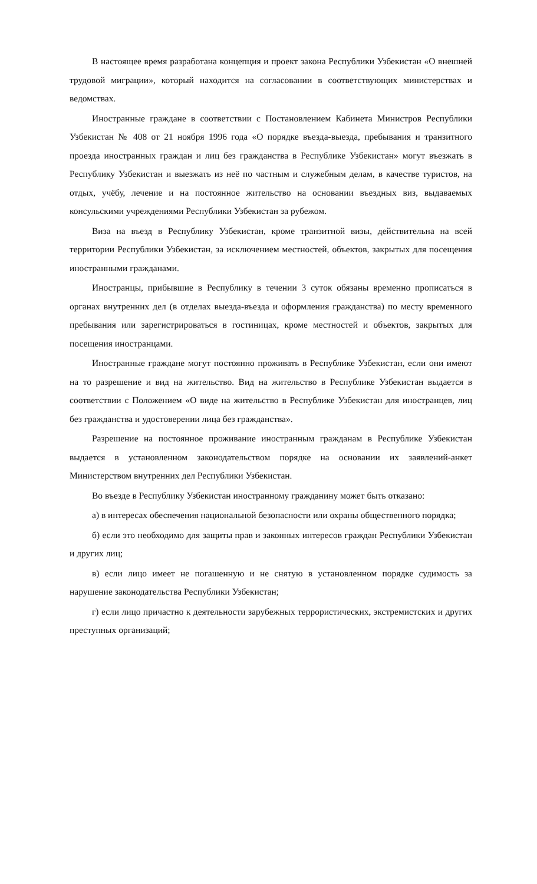В настоящее время разработана концепция и проект закона Республики Узбекистан «О внешней трудовой миграции», который находится на согласовании в соответствующих министерствах и ведомствах.
Иностранные граждане в соответствии с Постановлением Кабинета Министров Республики Узбекистан № 408 от 21 ноября 1996 года «О порядке въезда-выезда, пребывания и транзитного проезда иностранных граждан и лиц без гражданства в Республике Узбекистан» могут въезжать в Республику Узбекистан и выезжать из неё по частным и служебным делам, в качестве туристов, на отдых, учёбу, лечение и на постоянное жительство на основании въездных виз, выдаваемых консульскими учреждениями Республики Узбекистан за рубежом.
Виза на въезд в Республику Узбекистан, кроме транзитной визы, действительна на всей территории Республики Узбекистан, за исключением местностей, объектов, закрытых для посещения иностранными гражданами.
Иностранцы, прибывшие в Республику в течении 3 суток обязаны временно прописаться в органах внутренних дел (в отделах выезда-въезда и оформления гражданства) по месту временного пребывания или зарегистрироваться в гостиницах, кроме местностей и объектов, закрытых для посещения иностранцами.
Иностранные граждане могут постоянно проживать в Республике Узбекистан, если они имеют на то разрешение и вид на жительство. Вид на жительство в Республике Узбекистан выдается в соответствии с Положением «О виде на жительство в Республике Узбекистан для иностранцев, лиц без гражданства и удостоверении лица без гражданства».
Разрешение на постоянное проживание иностранным гражданам в Республике Узбекистан выдается в установленном законодательством порядке на основании их заявлений-анкет Министерством внутренних дел Республики Узбекистан.
Во въезде в Республику Узбекистан иностранному гражданину может быть отказано:
а) в интересах обеспечения национальной безопасности или охраны общественного порядка;
б) если это необходимо для защиты прав и законных интересов граждан Республики Узбекистан и других лиц;
в) если лицо имеет не погашенную и не снятую в установленном порядке судимость за нарушение законодательства Республики Узбекистан;
г) если лицо причастно к деятельности зарубежных террористических, экстремистских и других преступных организаций;